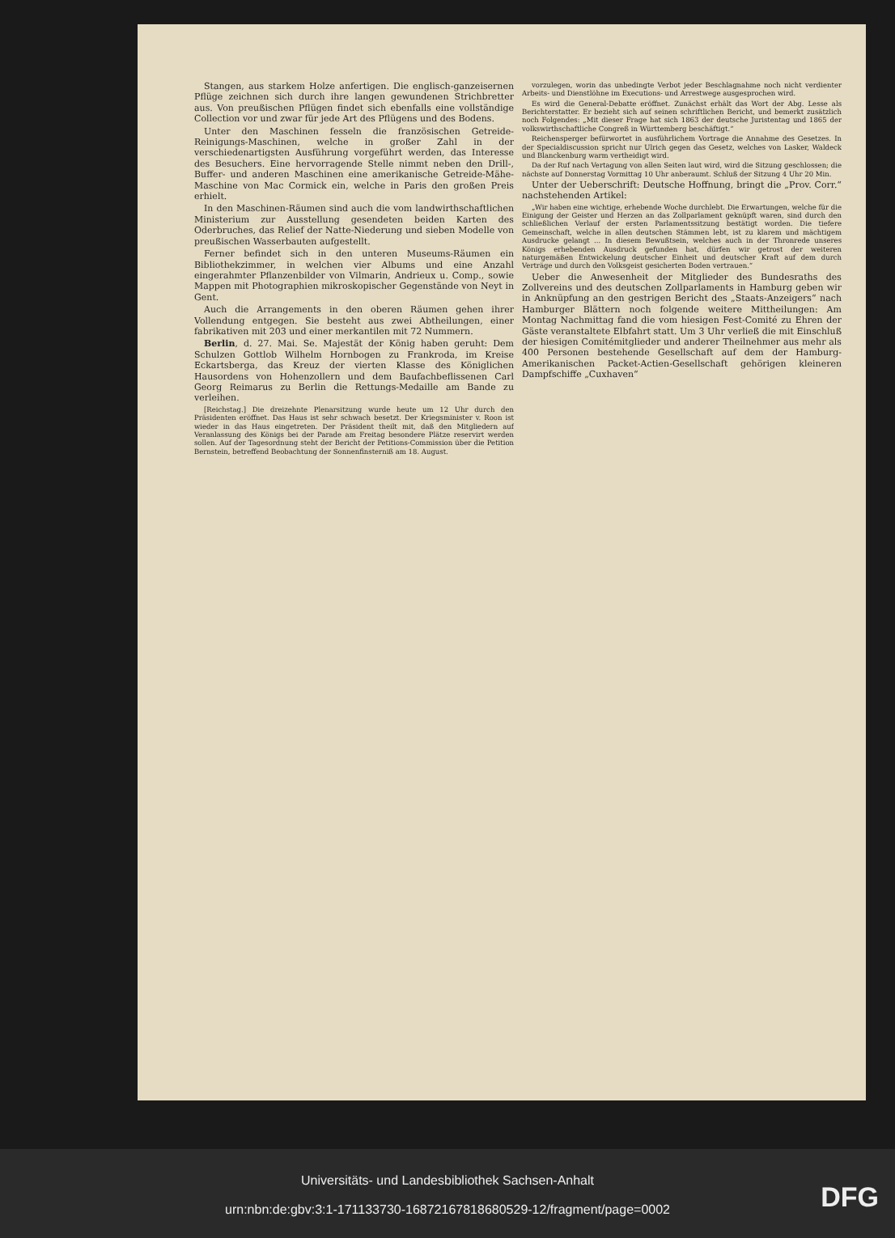Stangen, aus starkem Holze anfertigen. Die englisch-ganzeisernen Pflüge zeichnen sich durch ihre langen gewundenen Strichbretter aus. Von preußischen Pflügen findet sich ebenfalls eine vollständige Collection vor und zwar für jede Art des Pflügens und des Bodens.
Unter den Maschinen fesseln die französischen Getreide-Reinigungs-Maschinen, welche in großer Zahl in der verschiedenartigsten Ausführung vorgeführt werden, das Interesse des Besuchers. Eine hervorragende Stelle nimmt neben den Drill-, Buffer- und anderen Maschinen eine amerikanische Getreide-Mähe-Maschine von Mac Cormick ein, welche in Paris den großen Preis erhielt.
In den Maschinen-Räumen sind auch die vom landwirthschaftlichen Ministerium zur Ausstellung gesendeten beiden Karten des Oderbruches, das Relief der Natte-Niederung und sieben Modelle von preußischen Wasserbauten aufgestellt.
Ferner befindet sich in den unteren Museums-Räumen ein Bibliothekzimmer, in welchen vier Albums und eine Anzahl eingerahmter Pflanzenbilder von Vilmarin, Andrieux u. Comp., sowie Mappen mit Photographien mikroskopischer Gegenstände von Neyt in Gent.
Auch die Arrangements in den oberen Räumen gehen ihrer Vollendung entgegen. Sie besteht aus zwei Abtheilungen, einer fabrikativen mit 203 und einer merkantilen mit 72 Nummern.
Berlin, d. 27. Mai. Se. Majestät der König haben geruht: Dem Schulzen Gottlob Wilhelm Hornbogen zu Frankroda, im Kreise Eckartsberga, das Kreuz der vierten Klasse des Königlichen Hausordens von Hohenzollern und dem Baufachbeflissenen Carl Georg Reimarus zu Berlin die Rettungs-Medaille am Bande zu verleihen.
[Reichstag.] Die dreizehnte Plenarsitzung wurde heute um 12 Uhr durch den Präsidenten eröffnet. Das Haus ist sehr schwach besetzt. Der Kriegsminister v. Roon ist wieder in das Haus eingetreten. Der Präsident theilt mit, daß den Mitgliedern auf Veranlassung des Königs bei der Parade am Freitag besondere Plätze reservirt werden sollen. Auf der Tagesordnung steht der Bericht der Petitions-Commission über die Petition Bernstein, betreffend Beobachtung der Sonnenfinsterniß am 18. August.
vorzulegen, worin das unbedingte Verbot jeder Beschlagnahme noch nicht verdienter Arbeits- und Dienstlöhne im Executions- und Arrestwege ausgesprochen wird.
Es wird die General-Debatte eröffnet. Zunächst erhält das Wort der Abg. Lesse als Berichterstatter. Er bezieht sich auf seinen schriftlichen Bericht, und bemerkt zusätzlich noch Folgendes: „Mit dieser Frage hat sich 1863 der deutsche Juristentag und 1865 der volkswirthschaftliche Congreß in Württemberg beschäftigt.“
Reichensperger befürwortet in ausführlichem Vortrage die Annahme des Gesetzes. In der Specialdiscussion spricht nur Ulrich gegen das Gesetz, welches von Lasker, Waldeck und Blanckenburg warm vertheidigt wird.
Da der Ruf nach Vertagung von allen Seiten laut wird, wird die Sitzung geschlossen; die nächste auf Donnerstag Vormittag 10 Uhr anberaumt. Schluß der Sitzung 4 Uhr 20 Min.
Unter der Ueberschrift: Deutsche Hoffnung, bringt die „Prov. Corr.“ nachstehenden Artikel:
„Wir haben eine wichtige, erhebende Woche durchlebt. Die Erwartungen, welche für die Einigung der Geister und Herzen an das Zollparlament geknüpft waren, sind durch den schließlichen Verlauf der ersten Parlamentssitzung bestätigt worden. Die tiefere Gemeinschaft, welche in allen deutschen Stämmen lebt, ist zu klarem und mächtigem Ausdrucke gelangt ... In diesem Bewußtsein, welches auch in der Thronrede unseres Königs erhebenden Ausdruck gefunden hat, dürfen wir getrost der weiteren naturgemäßen Entwickelung deutscher Einheit und deutscher Kraft auf dem durch Verträge und durch den Volksgeist gesicherten Boden vertrauen.“
Ueber die Anwesenheit der Mitglieder des Bundesraths des Zollvereins und des deutschen Zollparlaments in Hamburg geben wir in Anknüpfung an den gestrigen Bericht des „Staats-Anzeigers“ nach Hamburger Blättern noch folgende weitere Mittheilungen: Am Montag Nachmittag fand die vom hiesigen Fest-Comité zu Ehren der Gäste veranstaltete Elbfahrt statt. Um 3 Uhr verließ die mit Einschluß der hiesigen Comitémitglieder und anderer Theilnehmer aus mehr als 400 Personen bestehende Gesellschaft auf dem der Hamburg-Amerikanischen Packet-Actien-Gesellschaft gehörigen kleineren Dampfschiffe „Cuxhaven“
Universitäts- und Landesbibliothek Sachsen-Anhalt
urn:nbn:de:gbv:3:1-171133730-16872167818680529-12/fragment/page=0002
DFG